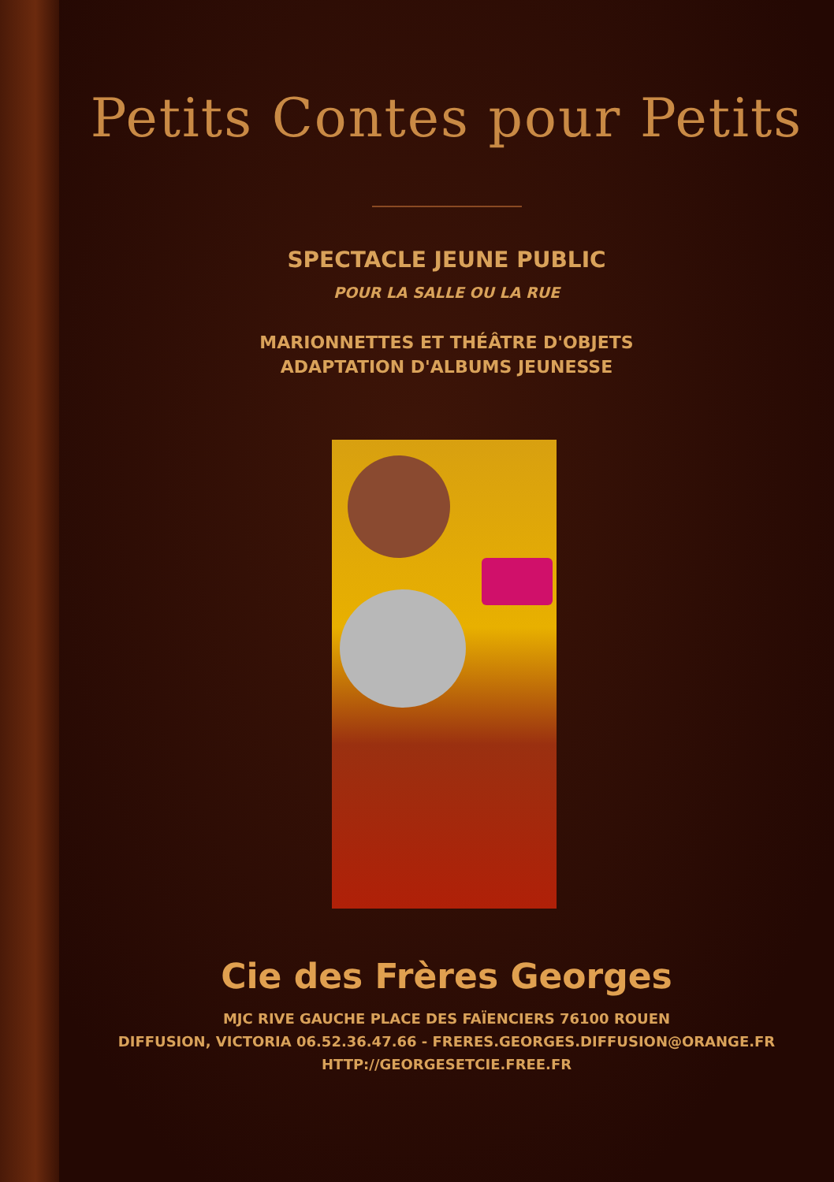Petits Contes pour Petits
SPECTACLE JEUNE PUBLIC
POUR LA SALLE OU LA RUE
MARIONNETTES ET THÉÂTRE D'OBJETS
ADAPTATION D'ALBUMS JEUNESSE
Cie des Frères Georges
MJC RIVE GAUCHE PLACE DES FAÏENCIERS 76100 ROUEN
DIFFUSION, VICTORIA 06.52.36.47.66 - FRERES.GEORGES.DIFFUSION@ORANGE.FR
HTTP://GEORGESETCIE.FREE.FR